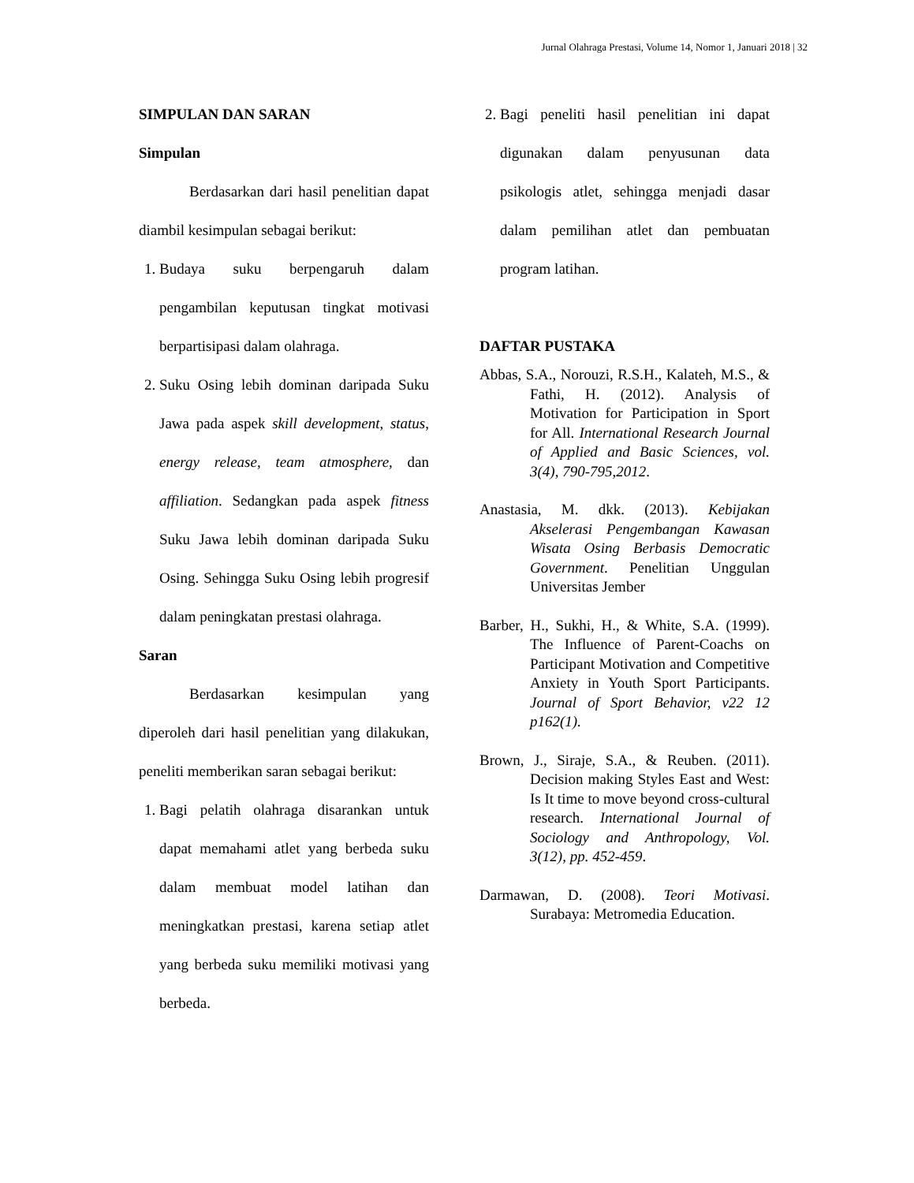Jurnal Olahraga Prestasi, Volume 14, Nomor 1, Januari 2018 | 32
SIMPULAN DAN SARAN
Simpulan
Berdasarkan dari hasil penelitian dapat diambil kesimpulan sebagai berikut:
1. Budaya suku berpengaruh dalam pengambilan keputusan tingkat motivasi berpartisipasi dalam olahraga.
2. Suku Osing lebih dominan daripada Suku Jawa pada aspek skill development, status, energy release, team atmosphere, dan affiliation. Sedangkan pada aspek fitness Suku Jawa lebih dominan daripada Suku Osing. Sehingga Suku Osing lebih progresif dalam peningkatan prestasi olahraga.
Saran
Berdasarkan kesimpulan yang diperoleh dari hasil penelitian yang dilakukan, peneliti memberikan saran sebagai berikut:
1. Bagi pelatih olahraga disarankan untuk dapat memahami atlet yang berbeda suku dalam membuat model latihan dan meningkatkan prestasi, karena setiap atlet yang berbeda suku memiliki motivasi yang berbeda.
2. Bagi peneliti hasil penelitian ini dapat digunakan dalam penyusunan data psikologis atlet, sehingga menjadi dasar dalam pemilihan atlet dan pembuatan program latihan.
DAFTAR PUSTAKA
Abbas, S.A., Norouzi, R.S.H., Kalateh, M.S., & Fathi, H. (2012). Analysis of Motivation for Participation in Sport for All. International Research Journal of Applied and Basic Sciences, vol. 3(4), 790-795,2012.
Anastasia, M. dkk. (2013). Kebijakan Akselerasi Pengembangan Kawasan Wisata Osing Berbasis Democratic Government. Penelitian Unggulan Universitas Jember
Barber, H., Sukhi, H., & White, S.A. (1999). The Influence of Parent-Coachs on Participant Motivation and Competitive Anxiety in Youth Sport Participants. Journal of Sport Behavior, v22 12 p162(1).
Brown, J., Siraje, S.A., & Reuben. (2011). Decision making Styles East and West: Is It time to move beyond cross-cultural research. International Journal of Sociology and Anthropology, Vol. 3(12), pp. 452-459.
Darmawan, D. (2008). Teori Motivasi. Surabaya: Metromedia Education.